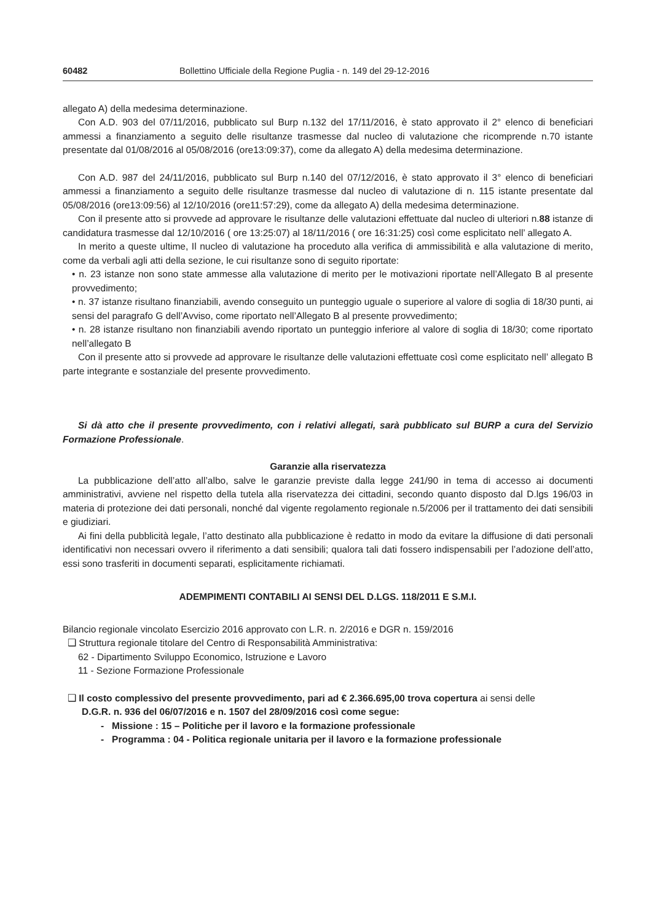60482 Bollettino Ufficiale della Regione Puglia - n. 149 del 29-12-2016
allegato A) della medesima determinazione.
Con A.D. 903 del 07/11/2016, pubblicato sul Burp n.132 del 17/11/2016, è stato approvato il 2° elenco di beneficiari ammessi a finanziamento a seguito delle risultanze trasmesse dal nucleo di valutazione che ricomprende n.70 istante presentate dal 01/08/2016 al 05/08/2016 (ore13:09:37), come da allegato A) della medesima determinazione.
Con A.D. 987 del 24/11/2016, pubblicato sul Burp n.140 del 07/12/2016, è stato approvato il 3° elenco di beneficiari ammessi a finanziamento a seguito delle risultanze trasmesse dal nucleo di valutazione di n. 115 istante presentate dal 05/08/2016 (ore13:09:56) al 12/10/2016 (ore11:57:29), come da allegato A) della medesima determinazione.
Con il presente atto si provvede ad approvare le risultanze delle valutazioni effettuate dal nucleo di ulteriori n.88 istanze di candidatura trasmesse dal 12/10/2016 ( ore 13:25:07) al 18/11/2016 ( ore 16:31:25) così come esplicitato nell’ allegato A.
In merito a queste ultime, Il nucleo di valutazione ha proceduto alla verifica di ammissibilità e alla valutazione di merito, come da verbali agli atti della sezione, le cui risultanze sono di seguito riportate:
• n. 23 istanze non sono state ammesse alla valutazione di merito per le motivazioni riportate nell’Allegato B al presente provvedimento;
• n. 37 istanze risultano finanziabili, avendo conseguito un punteggio uguale o superiore al valore di soglia di 18/30 punti, ai sensi del paragrafo G dell’Avviso, come riportato nell’Allegato B al presente provvedimento;
• n. 28 istanze risultano non finanziabili avendo riportato un punteggio inferiore al valore di soglia di 18/30; come riportato nell’allegato B
Con il presente atto si provvede ad approvare le risultanze delle valutazioni effettuate così come esplicitato nell’ allegato B parte integrante e sostanziale del presente provvedimento.
Si dà atto che il presente provvedimento, con i relativi allegati, sarà pubblicato sul BURP a cura del Servizio Formazione Professionale.
Garanzie alla riservatezza
La pubblicazione dell’atto all’albo, salve le garanzie previste dalla legge 241/90 in tema di accesso ai documenti amministrativi, avviene nel rispetto della tutela alla riservatezza dei cittadini, secondo quanto disposto dal D.lgs 196/03 in materia di protezione dei dati personali, nonché dal vigente regolamento regionale n.5/2006 per il trattamento dei dati sensibili e giudiziari.
Ai fini della pubblicità legale, l’atto destinato alla pubblicazione è redatto in modo da evitare la diffusione di dati personali identificativi non necessari ovvero il riferimento a dati sensibili; qualora tali dati fossero indispensabili per l’adozione dell’atto, essi sono trasferiti in documenti separati, esplicitamente richiamati.
ADEMPIMENTI CONTABILI AI SENSI DEL D.LGS. 118/2011 E S.M.I.
Bilancio regionale vincolato Esercizio 2016 approvato con L.R. n. 2/2016 e DGR n. 159/2016
❑ Struttura regionale titolare del Centro di Responsabilità Amministrativa:
62 - Dipartimento Sviluppo Economico, Istruzione e Lavoro
11 - Sezione Formazione Professionale
❑ Il costo complessivo del presente provvedimento, pari ad € 2.366.695,00 trova copertura ai sensi delle
D.G.R. n. 936 del 06/07/2016 e n. 1507 del 28/09/2016 così come segue:
- Missione : 15 – Politiche per il lavoro e la formazione professionale
- Programma : 04 - Politica regionale unitaria per il lavoro e la formazione professionale